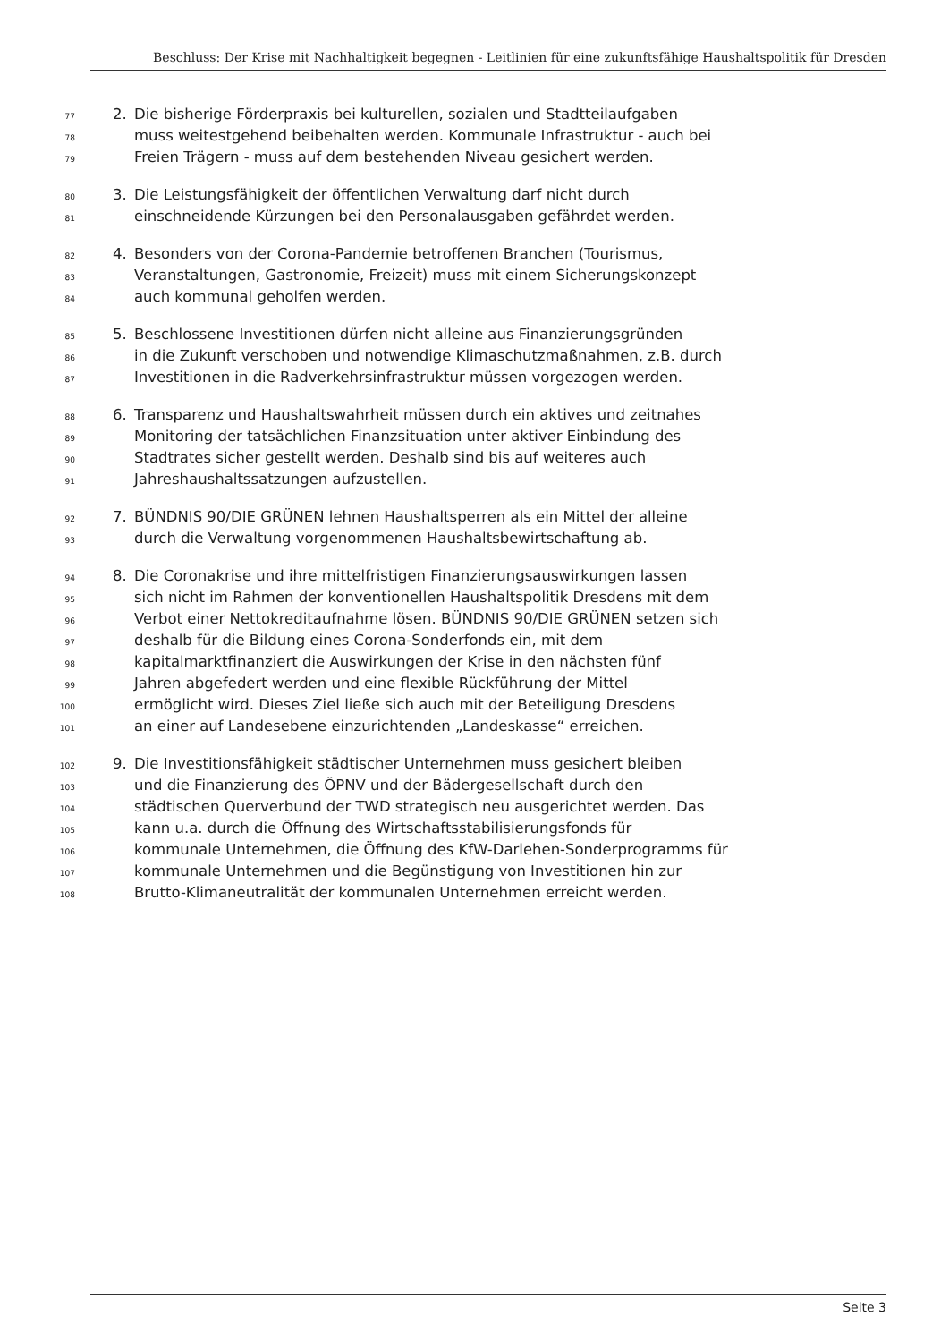Beschluss: Der Krise mit Nachhaltigkeit begegnen - Leitlinien für eine zukunftsfähige Haushaltspolitik für Dresden
77 2. Die bisherige Förderpraxis bei kulturellen, sozialen und Stadtteilaufgaben
78 muss weitestgehend beibehalten werden. Kommunale Infrastruktur - auch bei
79 Freien Trägern - muss auf dem bestehenden Niveau gesichert werden.
80 3. Die Leistungsfähigkeit der öffentlichen Verwaltung darf nicht durch
81 einschneidende Kürzungen bei den Personalausgaben gefährdet werden.
82 4. Besonders von der Corona-Pandemie betroffenen Branchen (Tourismus,
83 Veranstaltungen, Gastronomie, Freizeit) muss mit einem Sicherungskonzept
84 auch kommunal geholfen werden.
85 5. Beschlossene Investitionen dürfen nicht alleine aus Finanzierungsgründen
86 in die Zukunft verschoben und notwendige Klimaschutzmaßnahmen, z.B. durch
87 Investitionen in die Radverkehrsinfrastruktur müssen vorgezogen werden.
88 6. Transparenz und Haushaltswahrheit müssen durch ein aktives und zeitnahes
89 Monitoring der tatsächlichen Finanzsituation unter aktiver Einbindung des
90 Stadtrates sicher gestellt werden. Deshalb sind bis auf weiteres auch
91 Jahreshaushaltssatzungen aufzustellen.
92 7. BÜNDNIS 90/DIE GRÜNEN lehnen Haushaltsperren als ein Mittel der alleine
93 durch die Verwaltung vorgenommenen Haushaltsbewirtschaftung ab.
94 8. Die Coronakrise und ihre mittelfristigen Finanzierungsauswirkungen lassen
95 sich nicht im Rahmen der konventionellen Haushaltspolitik Dresdens mit dem
96 Verbot einer Nettokreditaufnahme lösen. BÜNDNIS 90/DIE GRÜNEN setzen sich
97 deshalb für die Bildung eines Corona-Sonderfonds ein, mit dem
98 kapitalmarktfinanziert die Auswirkungen der Krise in den nächsten fünf
99 Jahren abgefedert werden und eine flexible Rückführung der Mittel
100 ermöglicht wird. Dieses Ziel ließe sich auch mit der Beteiligung Dresdens
101 an einer auf Landesebene einzurichtenden „Landeskasse“ erreichen.
102 9. Die Investitionsfähigkeit städtischer Unternehmen muss gesichert bleiben
103 und die Finanzierung des ÖPNV und der Bädergesellschaft durch den
104 städtischen Querverbund der TWD strategisch neu ausgerichtet werden. Das
105 kann u.a. durch die Öffnung des Wirtschaftsstabilisierungsfonds für
106 kommunale Unternehmen, die Öffnung des KfW-Darlehen-Sonderprogramms für
107 kommunale Unternehmen und die Begünstigung von Investitionen hin zur
108 Brutto-Klimaneutralität der kommunalen Unternehmen erreicht werden.
Seite 3